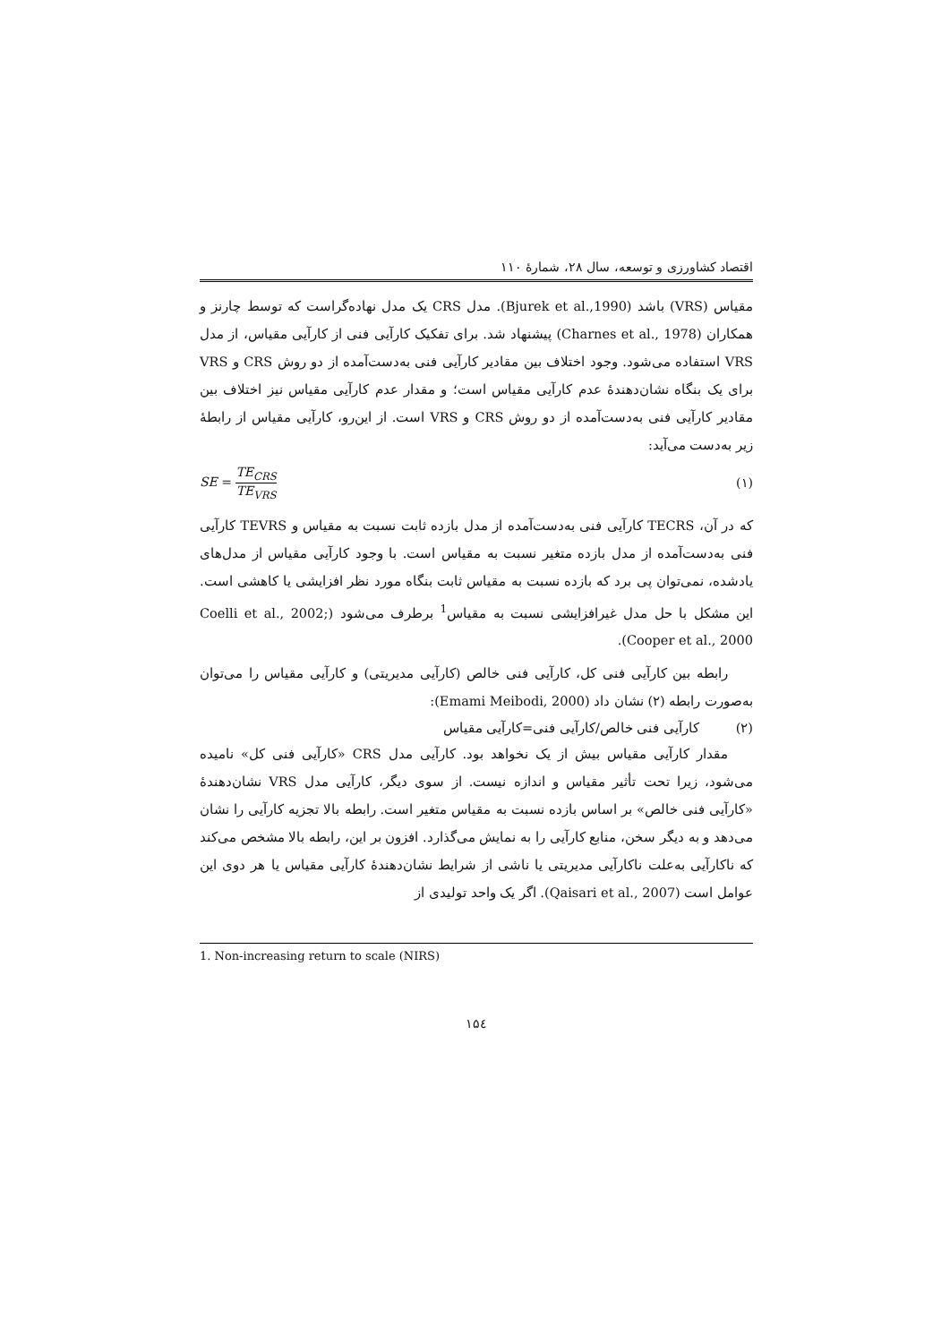اقتصاد کشاورزی و توسعه، سال ۲۸، شمارۀ ۱۱۰
مقیاس (VRS) باشد (Bjurek et al.,1990). مدل CRS یک مدل نهاده‌گراست که توسط چارنز و همکاران (Charnes et al., 1978) پیشنهاد شد. برای تفکیک کارآیی فنی از کارآیی مقیاس، از مدل VRS استفاده می‌شود. وجود اختلاف بین مقادیر کارآیی فنی به‌دست‌آمده از دو روش CRS و VRS برای یک بنگاه نشان‌دهندۀ عدم کارآیی مقیاس است؛ و مقدار عدم کارآیی مقیاس نیز اختلاف بین مقادیر کارآیی فنی به‌دست‌آمده از دو روش CRS و VRS است. از این‌رو، کارآیی مقیاس از رابطۀ زیر به‌دست می‌آید:
SE = TE<sub>CRS</sub> TE<sub>VRS</sub> (۱)
که در آن، TECRS کارآیی فنی به‌دست‌آمده از مدل بازده ثابت نسبت به مقیاس و TEVRS کارآیی فنی به‌دست‌آمده از مدل بازده متغیر نسبت به مقیاس است. با وجود کارآیی مقیاس از مدل‌های یادشده، نمی‌توان پی برد که بازده نسبت به مقیاس ثابت بنگاه مورد نظر افزایشی یا کاهشی است. این مشکل با حل مدل غیرافزایشی نسبت به مقیاس<sup>1</sup> برطرف می‌شود (Coelli et al., 2002; Cooper et al., 2000).
رابطه بین کارآیی فنی کل، کارآیی فنی خالص (کارآیی مدیریتی) و کارآیی مقیاس را می‌توان به‌صورت رابطه (۲) نشان داد (Emami Meibodi, 2000):
(۲) کارآیی فنی خالص/کارآیی فنی=کارآیی مقیاس
مقدار کارآیی مقیاس بیش از یک نخواهد بود. کارآیی مدل CRS «کارآیی فنی کل» نامیده می‌شود، زیرا تحت تأثیر مقیاس و اندازه نیست. از سوی دیگر، کارآیی مدل VRS نشان‌دهندۀ «کارآیی فنی خالص» بر اساس بازده نسبت به مقیاس متغیر است. رابطه بالا تجزیه کارآیی را نشان می‌دهد و به دیگر سخن، منابع کارآیی را به نمایش می‌گذارد. افزون بر این، رابطه بالا مشخص می‌کند که ناکارآیی به‌علت ناکارآیی مدیریتی یا ناشی از شرایط نشان‌دهندۀ کارآیی مقیاس یا هر دوی این عوامل است (Qaisari et al., 2007). اگر یک واحد تولیدی از
1. Non-increasing return to scale (NIRS)
۱۵٤